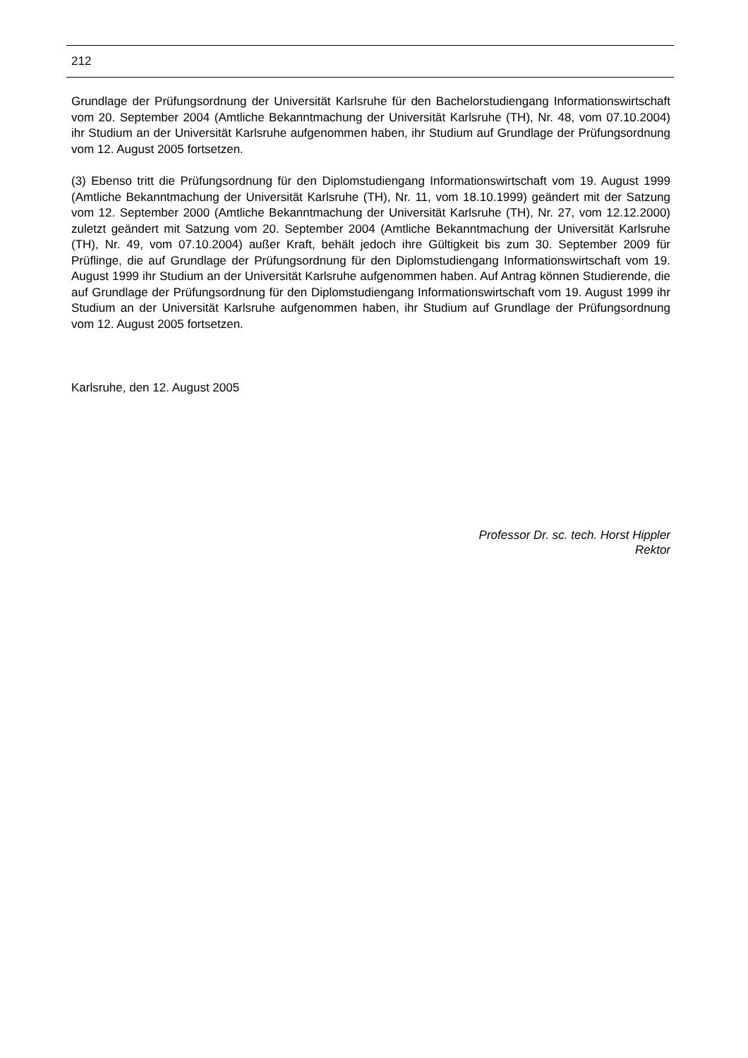212
Grundlage der Prüfungsordnung der Universität Karlsruhe für den Bachelorstudiengang Informationswirtschaft vom 20. September 2004 (Amtliche Bekanntmachung der Universität Karlsruhe (TH), Nr. 48, vom 07.10.2004) ihr Studium an der Universität Karlsruhe aufgenommen haben, ihr Studium auf Grundlage der Prüfungsordnung vom 12. August 2005 fortsetzen.
(3) Ebenso tritt die Prüfungsordnung für den Diplomstudiengang Informationswirtschaft vom 19. August 1999 (Amtliche Bekanntmachung der Universität Karlsruhe (TH), Nr. 11, vom 18.10.1999) geändert mit der Satzung vom 12. September 2000 (Amtliche Bekanntmachung der Universität Karlsruhe (TH), Nr. 27, vom 12.12.2000) zuletzt geändert mit Satzung vom 20. September 2004 (Amtliche Bekanntmachung der Universität Karlsruhe (TH), Nr. 49, vom 07.10.2004) außer Kraft, behält jedoch ihre Gültigkeit bis zum 30. September 2009 für Prüflinge, die auf Grundlage der Prüfungsordnung für den Diplomstudiengang Informationswirtschaft vom 19. August 1999 ihr Studium an der Universität Karlsruhe aufgenommen haben. Auf Antrag können Studierende, die auf Grundlage der Prüfungsordnung für den Diplomstudiengang Informationswirtschaft vom 19. August 1999 ihr Studium an der Universität Karlsruhe aufgenommen haben, ihr Studium auf Grundlage der Prüfungsordnung vom 12. August 2005 fortsetzen.
Karlsruhe, den 12. August 2005
Professor Dr. sc. tech. Horst Hippler
Rektor